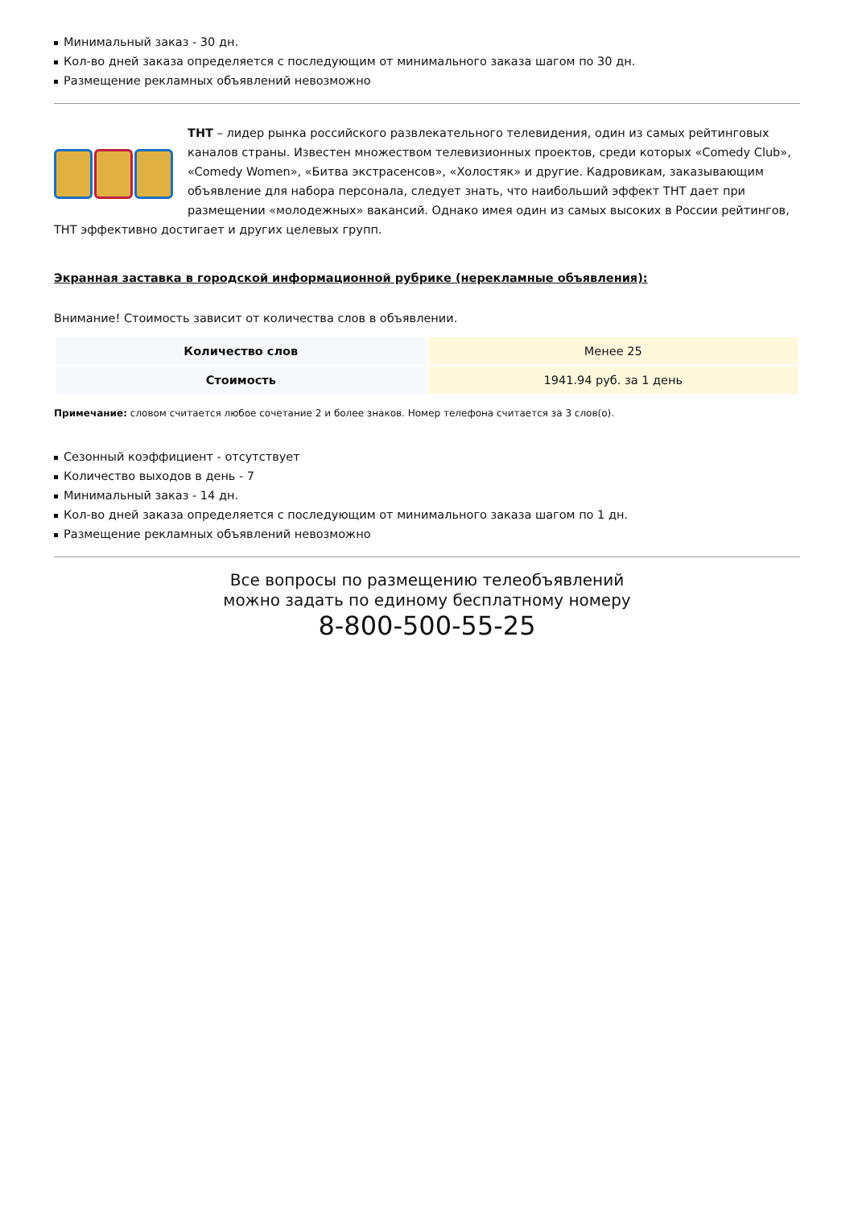Минимальный заказ - 30 дн.
Кол-во дней заказа определяется с последующим от минимального заказа шагом по 30 дн.
Размещение рекламных объявлений невозможно
ТНТ – лидер рынка российского развлекательного телевидения, один из самых рейтинговых каналов страны. Известен множеством телевизионных проектов, среди которых «Comedy Club», «Comedy Women», «Битва экстрасенсов», «Холостяк» и другие. Кадровикам, заказывающим объявление для набора персонала, следует знать, что наибольший эффект ТНТ дает при размещении «молодежных» вакансий. Однако имея один из самых высоких в России рейтингов, ТНТ эффективно достигает и других целевых групп.
Экранная заставка в городской информационной рубрике (нерекламные объявления):
Внимание! Стоимость зависит от количества слов в объявлении.
| Количество слов | Менее 25 |
| Стоимость | 1941.94 руб. за 1 день |
Примечание: словом считается любое сочетание 2 и более знаков. Номер телефона считается за 3 слов(о).
Сезонный коэффициент - отсутствует
Количество выходов в день - 7
Минимальный заказ - 14 дн.
Кол-во дней заказа определяется с последующим от минимального заказа шагом по 1 дн.
Размещение рекламных объявлений невозможно
Все вопросы по размещению телеобъявлений
можно задать по единому бесплатному номеру
8-800-500-55-25